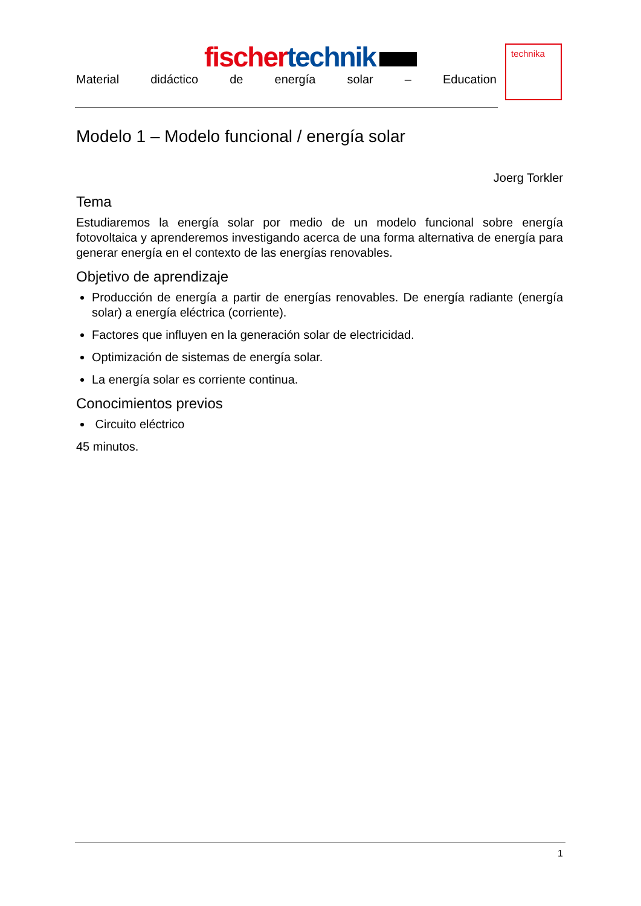fischer technik
Material didáctico de energía solar – Education
technika
Modelo 1 – Modelo funcional / energía solar
Joerg Torkler
Tema
Estudiaremos la energía solar por medio de un modelo funcional sobre energía fotovoltaica y aprenderemos investigando acerca de una forma alternativa de energía para generar energía en el contexto de las energías renovables.
Objetivo de aprendizaje
Producción de energía a partir de energías renovables. De energía radiante (energía solar) a energía eléctrica (corriente).
Factores que influyen en la generación solar de electricidad.
Optimización de sistemas de energía solar.
La energía solar es corriente continua.
Conocimientos previos
Circuito eléctrico
45 minutos.
1